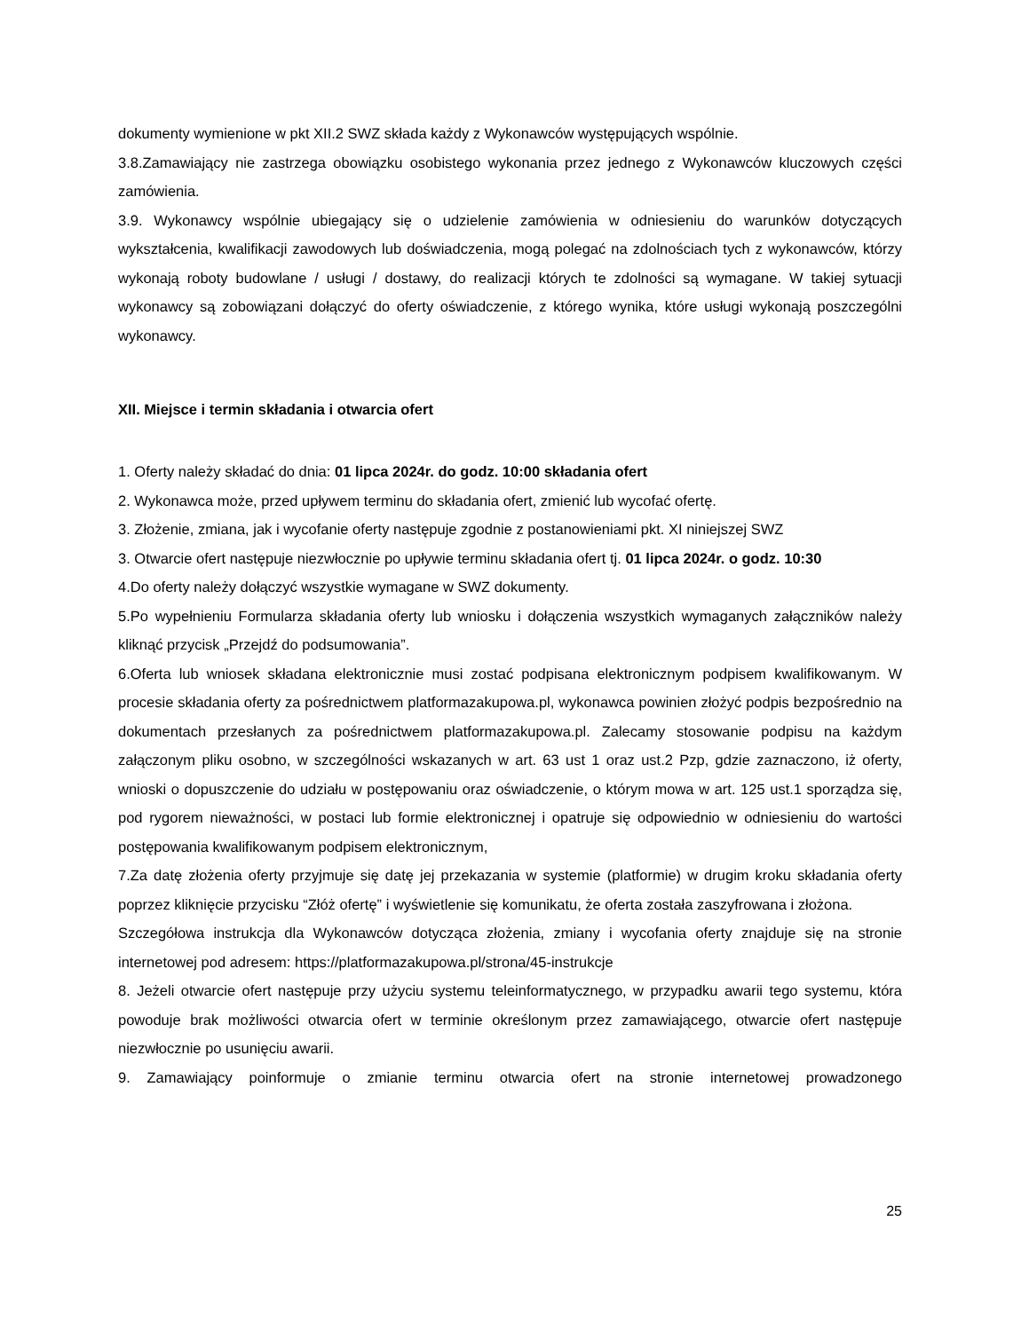dokumenty wymienione w pkt XII.2 SWZ składa każdy z Wykonawców występujących wspólnie.
3.8.Zamawiający nie zastrzega obowiązku osobistego wykonania przez jednego z Wykonawców kluczowych części zamówienia.
3.9. Wykonawcy wspólnie ubiegający się o udzielenie zamówienia w odniesieniu do warunków dotyczących wykształcenia, kwalifikacji zawodowych lub doświadczenia, mogą polegać na zdolnościach tych z wykonawców, którzy wykonają roboty budowlane / usługi / dostawy, do realizacji których te zdolności są wymagane. W takiej sytuacji wykonawcy są zobowiązani dołączyć do oferty oświadczenie, z którego wynika, które usługi wykonają poszczególni wykonawcy.
XII. Miejsce i termin składania i otwarcia ofert
1. Oferty należy składać do dnia: 01 lipca 2024r. do godz. 10:00 składania ofert
2. Wykonawca może, przed upływem terminu do składania ofert, zmienić lub wycofać ofertę.
3. Złożenie, zmiana, jak i wycofanie oferty następuje zgodnie z postanowieniami pkt. XI niniejszej SWZ
3. Otwarcie ofert następuje niezwłocznie po upływie terminu składania ofert tj. 01 lipca 2024r. o godz. 10:30
4.Do oferty należy dołączyć wszystkie wymagane w SWZ dokumenty.
5.Po wypełnieniu Formularza składania oferty lub wniosku i dołączenia wszystkich wymaganych załączników należy kliknąć przycisk „Przejdź do podsumowania”.
6.Oferta lub wniosek składana elektronicznie musi zostać podpisana elektronicznym podpisem kwalifikowanym. W procesie składania oferty za pośrednictwem platformazakupowa.pl, wykonawca powinien złożyć podpis bezpośrednio na dokumentach przesłanych za pośrednictwem platformazakupowa.pl. Zalecamy stosowanie podpisu na każdym załączonym pliku osobno, w szczególności wskazanych w art. 63 ust 1 oraz ust.2 Pzp, gdzie zaznaczono, iż oferty, wnioski o dopuszczenie do udziału w postępowaniu oraz oświadczenie, o którym mowa w art. 125 ust.1 sporządza się, pod rygorem nieważności, w postaci lub formie elektronicznej i opatruje się odpowiednio w odniesieniu do wartości postępowania kwalifikowanym podpisem elektronicznym,
7.Za datę złożenia oferty przyjmuje się datę jej przekazania w systemie (platformie) w drugim kroku składania oferty poprzez kliknięcie przycisku “Złóż ofertę” i wyświetlenie się komunikatu, że oferta została zaszyfrowana i złożona.
Szczegółowa instrukcja dla Wykonawców dotycząca złożenia, zmiany i wycofania oferty znajduje się na stronie internetowej pod adresem: https://platformazakupowa.pl/strona/45-instrukcje
8. Jeżeli otwarcie ofert następuje przy użyciu systemu teleinformatycznego, w przypadku awarii tego systemu, która powoduje brak możliwości otwarcia ofert w terminie określonym przez zamawiającego, otwarcie ofert następuje niezwłocznie po usunięciu awarii.
9. Zamawiający poinformuje o zmianie terminu otwarcia ofert na stronie internetowej prowadzonego
25